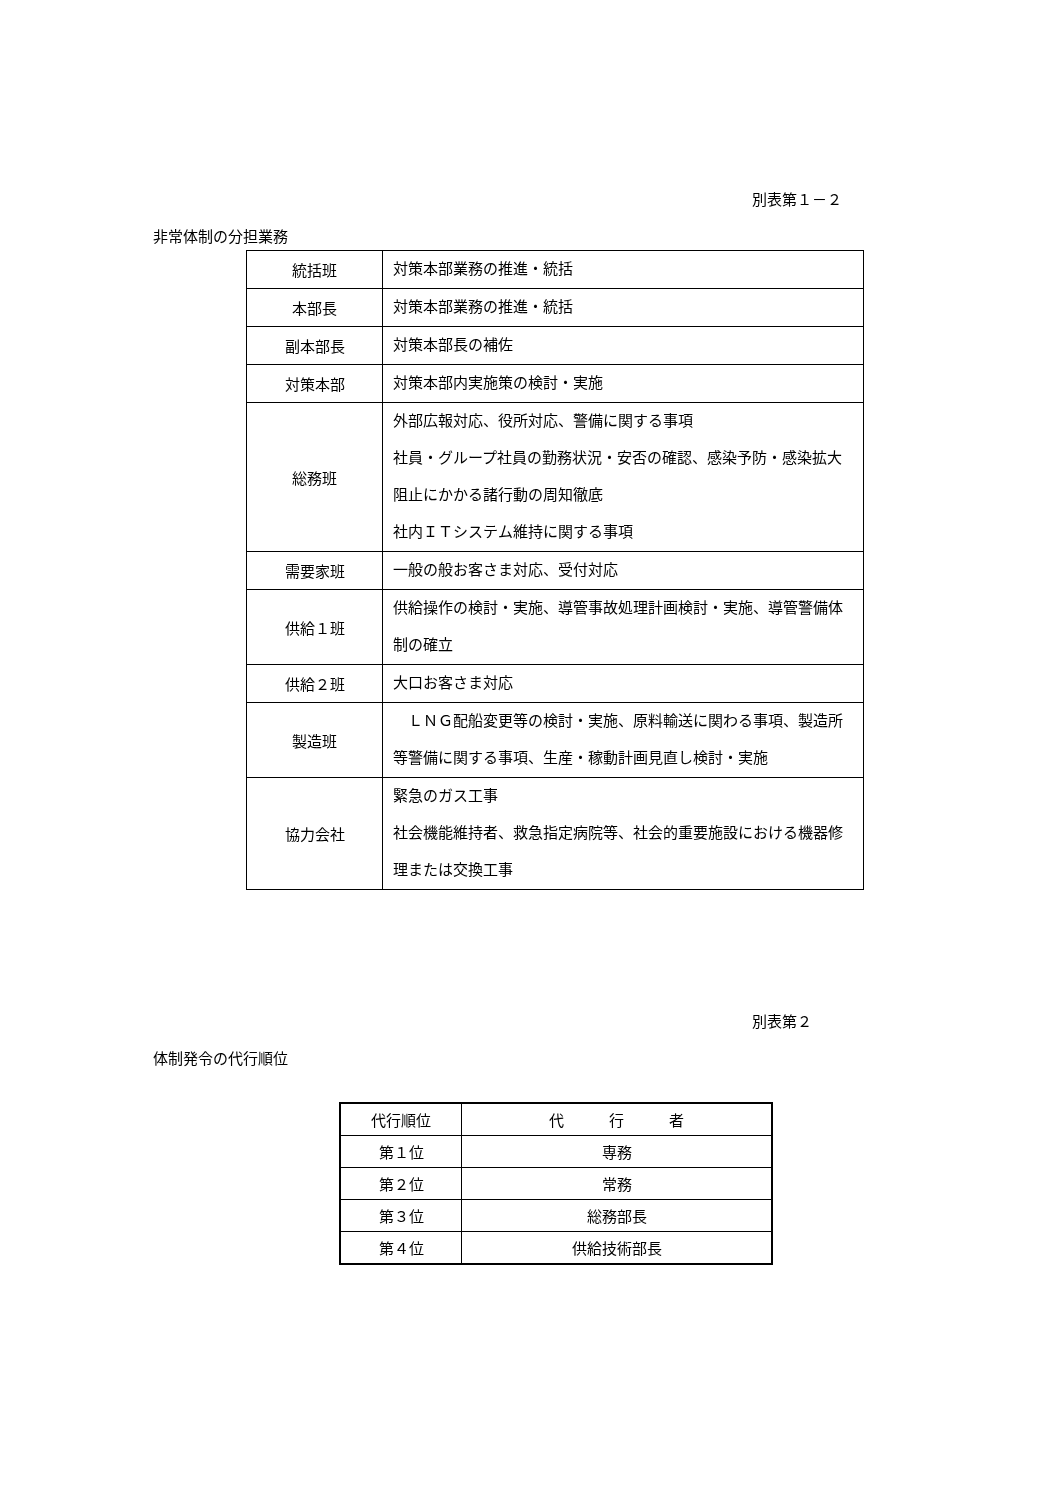別表第１－２
非常体制の分担業務
| 統括班 | 対策本部業務の推進・統括 |
| 本部長 | 対策本部業務の推進・統括 |
| 副本部長 | 対策本部長の補佐 |
| 対策本部 | 対策本部内実施策の検討・実施 |
| 総務班 | 外部広報対応、役所対応、警備に関する事項 社員・グループ社員の勤務状況・安否の確認、感染予防・感染拡大阻止にかかる諸行動の周知徹底 社内ＩＴシステム維持に関する事項 |
| 需要家班 | 一般の般お客さま対応、受付対応 |
| 供給１班 | 供給操作の検討・実施、導管事故処理計画検討・実施、導管警備体制の確立 |
| 供給２班 | 大口お客さま対応 |
| 製造班 | ＬＮＧ配船変更等の検討・実施、原料輸送に関わる事項、製造所等警備に関する事項、生産・稼動計画見直し検討・実施 |
| 協力会社 | 緊急のガス工事 社会機能維持者、救急指定病院等、社会的重要施設における機器修理または交換工事 |
別表第２
体制発令の代行順位
| 代行順位 | 代 行 者 |
| 第１位 | 専務 |
| 第２位 | 常務 |
| 第３位 | 総務部長 |
| 第４位 | 供給技術部長 |